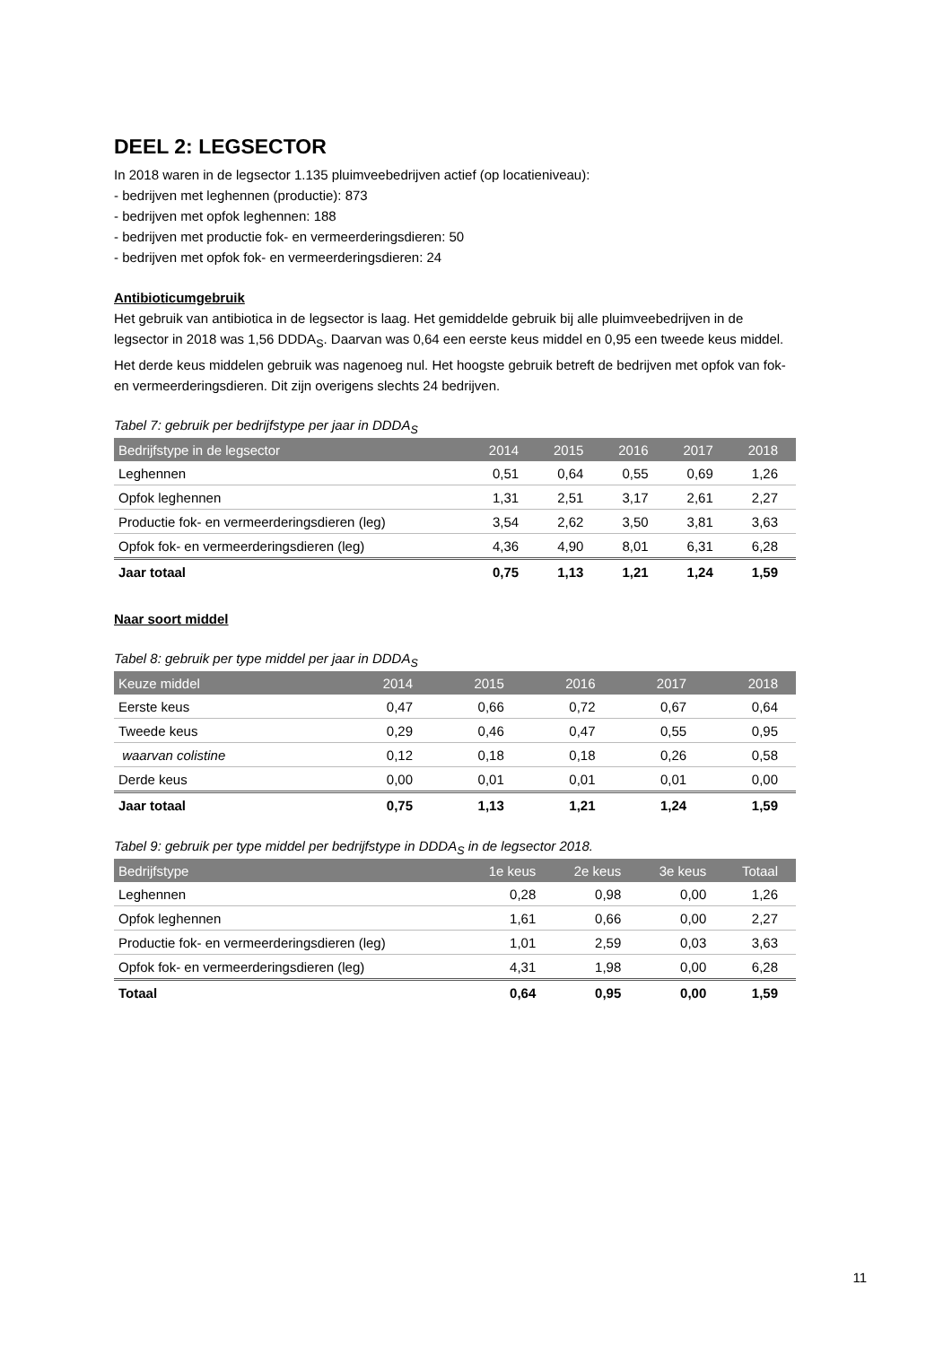DEEL 2: LEGSECTOR
In 2018 waren in de legsector 1.135 pluimveebedrijven actief (op locatieniveau):
- bedrijven met leghennen (productie): 873
- bedrijven met opfok leghennen: 188
- bedrijven met productie fok- en vermeerderingsdieren: 50
- bedrijven met opfok fok- en vermeerderingsdieren: 24
Antibioticumgebruik
Het gebruik van antibiotica in de legsector is laag. Het gemiddelde gebruik bij alle pluimveebedrijven in de legsector in 2018 was 1,56 DDDA<sub>S</sub>. Daarvan was 0,64 een eerste keus middel en 0,95 een tweede keus middel. Het derde keus middelen gebruik was nagenoeg nul. Het hoogste gebruik betreft de bedrijven met opfok van fok- en vermeerderingsdieren. Dit zijn overigens slechts 24 bedrijven.
Tabel 7: gebruik per bedrijfstype per jaar in DDDA<sub>S</sub>
| Bedrijfstype in de legsector | 2014 | 2015 | 2016 | 2017 | 2018 |
| --- | --- | --- | --- | --- | --- |
| Leghennen | 0,51 | 0,64 | 0,55 | 0,69 | 1,26 |
| Opfok leghennen | 1,31 | 2,51 | 3,17 | 2,61 | 2,27 |
| Productie fok- en vermeerderingsdieren (leg) | 3,54 | 2,62 | 3,50 | 3,81 | 3,63 |
| Opfok fok- en vermeerderingsdieren (leg) | 4,36 | 4,90 | 8,01 | 6,31 | 6,28 |
| Jaar totaal | 0,75 | 1,13 | 1,21 | 1,24 | 1,59 |
Naar soort middel
Tabel 8: gebruik per type middel per jaar in DDDA<sub>S</sub>
| Keuze middel | 2014 | 2015 | 2016 | 2017 | 2018 |
| --- | --- | --- | --- | --- | --- |
| Eerste keus | 0,47 | 0,66 | 0,72 | 0,67 | 0,64 |
| Tweede keus | 0,29 | 0,46 | 0,47 | 0,55 | 0,95 |
| waarvan colistine | 0,12 | 0,18 | 0,18 | 0,26 | 0,58 |
| Derde keus | 0,00 | 0,01 | 0,01 | 0,01 | 0,00 |
| Jaar totaal | 0,75 | 1,13 | 1,21 | 1,24 | 1,59 |
Tabel 9: gebruik per type middel per bedrijfstype in DDDA<sub>S</sub> in de legsector 2018.
| Bedrijfstype | 1e keus | 2e keus | 3e keus | Totaal |
| --- | --- | --- | --- | --- |
| Leghennen | 0,28 | 0,98 | 0,00 | 1,26 |
| Opfok leghennen | 1,61 | 0,66 | 0,00 | 2,27 |
| Productie fok- en vermeerderingsdieren (leg) | 1,01 | 2,59 | 0,03 | 3,63 |
| Opfok fok- en vermeerderingsdieren (leg) | 4,31 | 1,98 | 0,00 | 6,28 |
| Totaal | 0,64 | 0,95 | 0,00 | 1,59 |
11